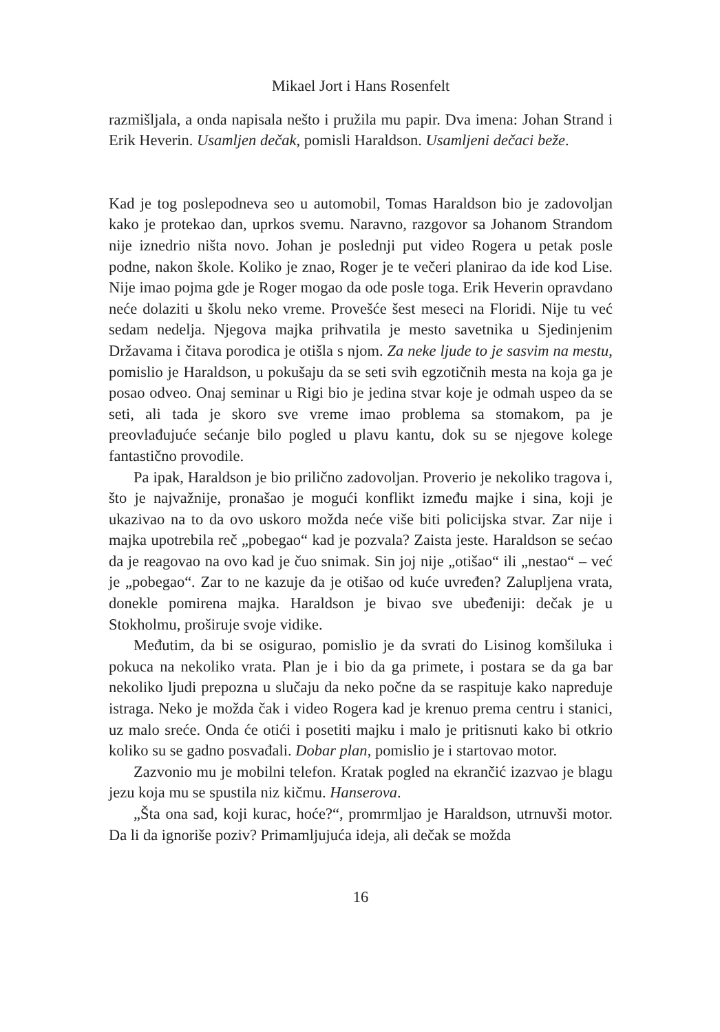Mikael Jort i Hans Rosenfelt
razmišljala, a onda napisala nešto i pružila mu papir. Dva imena: Johan Strand i Erik Heverin. Usamljen dečak, pomisli Haraldson. Usamljeni dečaci beže.
Kad je tog poslepodneva seo u automobil, Tomas Haraldson bio je zadovoljan kako je protekao dan, uprkos svemu. Naravno, razgovor sa Johanom Strandom nije iznedrio ništa novo. Johan je poslednji put video Rogera u petak posle podne, nakon škole. Koliko je znao, Roger je te večeri planirao da ide kod Lise. Nije imao pojma gde je Roger mogao da ode posle toga. Erik Heverin opravdano neće dolaziti u školu neko vreme. Provešće šest meseci na Floridi. Nije tu već sedam nedelja. Njegova majka prihvatila je mesto savetnika u Sjedinjenim Državama i čitava porodica je otišla s njom. Za neke ljude to je sasvim na mestu, pomislio je Haraldson, u pokušaju da se seti svih egzotičnih mesta na koja ga je posao odveo. Onaj seminar u Rigi bio je jedina stvar koje je odmah uspeo da se seti, ali tada je skoro sve vreme imao problema sa stomakom, pa je preovlađujuće sećanje bilo pogled u plavu kantu, dok su se njegove kolege fantastično provodile.
Pa ipak, Haraldson je bio prilično zadovoljan. Proverio je nekoliko tragova i, što je najvažnije, pronašao je mogući konflikt između majke i sina, koji je ukazivao na to da ovo uskoro možda neće više biti policijska stvar. Zar nije i majka upotrebila reč „pobegao“ kad je pozvala? Zaista jeste. Haraldson se sećao da je reagovao na ovo kad je čuo snimak. Sin joj nije „otišao“ ili „nestao“ – već je „pobegao“. Zar to ne kazuje da je otišao od kuće uvređen? Zalupljena vrata, donekle pomirena majka. Haraldson je bivao sve ubeđeniji: dečak je u Stokholmu, proširuje svoje vidike.
Međutim, da bi se osigurao, pomislio je da svrati do Lisinog komšiluka i pokuca na nekoliko vrata. Plan je i bio da ga primete, i postara se da ga bar nekoliko ljudi prepozna u slučaju da neko počne da se raspituje kako napreduje istraga. Neko je možda čak i video Rogera kad je krenuo prema centru i stanici, uz malo sreće. Onda će otići i posetiti majku i malo je pritisnuti kako bi otkrio koliko su se gadno posvađali. Dobar plan, pomislio je i startovao motor.
Zazvonio mu je mobilni telefon. Kratak pogled na ekrančić izazvao je blagu jezu koja mu se spustila niz kičmu. Hanserova.
„Šta ona sad, koji kurac, hoće?“, promrmljao je Haraldson, utrnuvši motor. Da li da ignoriše poziv? Primamljujuća ideja, ali dečak se možda
16